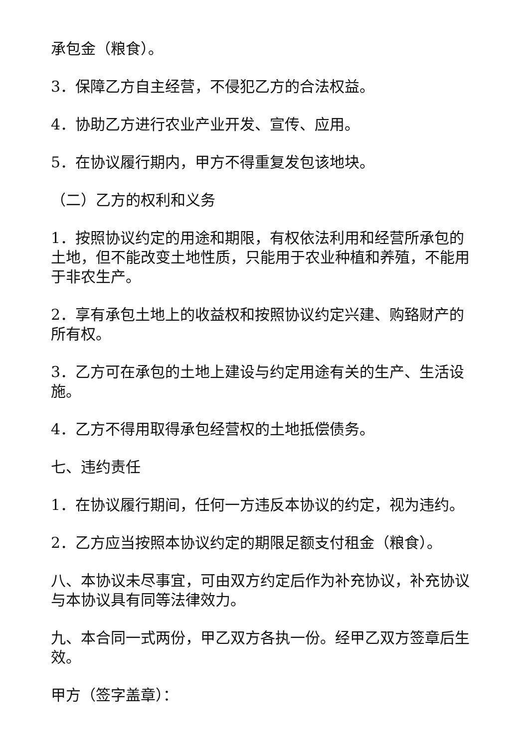承包金（粮食）。
3．保障乙方自主经营，不侵犯乙方的合法权益。
4．协助乙方进行农业产业开发、宣传、应用。
5．在协议履行期内，甲方不得重复发包该地块。
（二）乙方的权利和义务
1．按照协议约定的用途和期限，有权依法利用和经营所承包的土地，但不能改变土地性质，只能用于农业种植和养殖，不能用于非农生产。
2．享有承包土地上的收益权和按照协议约定兴建、购臵财产的所有权。
3．乙方可在承包的土地上建设与约定用途有关的生产、生活设施。
4．乙方不得用取得承包经营权的土地抵偿债务。
七、违约责任
1．在协议履行期间，任何一方违反本协议的约定，视为违约。
2．乙方应当按照本协议约定的期限足额支付租金（粮食）。
八、本协议未尽事宜，可由双方约定后作为补充协议，补充协议与本协议具有同等法律效力。
九、本合同一式两份，甲乙双方各执一份。经甲乙双方签章后生效。
甲方（签字盖章）：